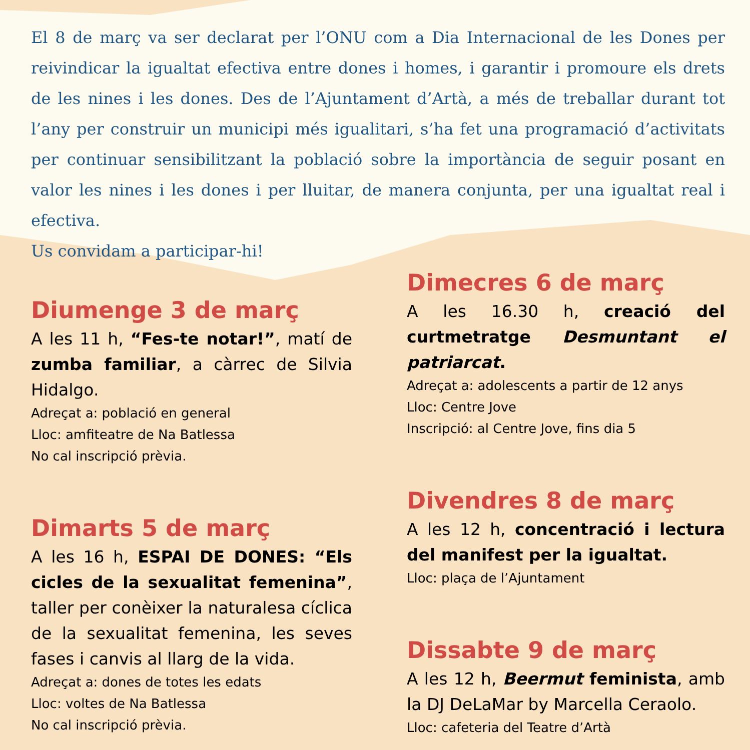El 8 de març va ser declarat per l’ONU com a Dia Internacional de les Dones per reivindicar la igualtat efectiva entre dones i homes, i garantir i promoure els drets de les nines i les dones. Des de l’Ajuntament d’Artà, a més de treballar durant tot l’any per construir un municipi més igualitari, s’ha fet una programació d’activitats per continuar sensibilitzant la població sobre la importància de seguir posant en valor les nines i les dones i per lluitar, de manera conjunta, per una igualtat real i efectiva.
Us convidam a participar-hi!
Diumenge 3 de març
A les 11 h, “Fes-te notar!”, matí de zumba familiar, a càrrec de Silvia Hidalgo.
Adreçat a: població en general
Lloc: amfiteatre de Na Batlessa
No cal inscripció prèvia.
Dimarts 5 de març
A les 16 h, ESPAI DE DONES: “Els cicles de la sexualitat femenina”, taller per conèixer la naturalesa cíclica de la sexualitat femenina, les seves fases i canvis al llarg de la vida.
Adreçat a: dones de totes les edats
Lloc: voltes de Na Batlessa
No cal inscripció prèvia.
Dimecres 6 de març
A les 16.30 h, creació del curtmetratge Desmuntant el patriarcat.
Adreçat a: adolescents a partir de 12 anys
Lloc: Centre Jove
Inscripció: al Centre Jove, fins dia 5
Divendres 8 de març
A les 12 h, concentració i lectura del manifest per la igualtat.
Lloc: plaça de l’Ajuntament
Dissabte 9 de març
A les 12 h, Beermut feminista, amb la DJ DeLaMar by Marcella Ceraolo.
Lloc: cafeteria del Teatre d’Artà